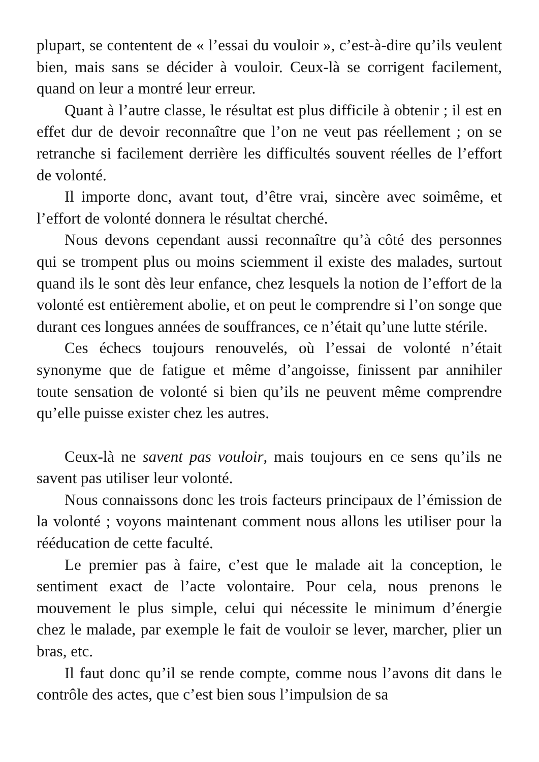plupart, se contentent de « l’essai du vouloir », c’est-à-dire qu’ils veulent bien, mais sans se décider à vouloir. Ceux-là se corrigent facilement, quand on leur a montré leur erreur.
Quant à l’autre classe, le résultat est plus difficile à obtenir ; il est en effet dur de devoir reconnaître que l’on ne veut pas réellement ; on se retranche si facilement derrière les difficultés souvent réelles de l’effort de volonté.
Il importe donc, avant tout, d’être vrai, sincère avec soimême, et l’effort de volonté donnera le résultat cherché.
Nous devons cependant aussi reconnaître qu’à côté des personnes qui se trompent plus ou moins sciemment il existe des malades, surtout quand ils le sont dès leur enfance, chez lesquels la notion de l’effort de la volonté est entièrement abolie, et on peut le comprendre si l’on songe que durant ces longues années de souffrances, ce n’était qu’une lutte stérile.
Ces échecs toujours renouvelés, où l’essai de volonté n’était synonyme que de fatigue et même d’angoisse, finissent par annihiler toute sensation de volonté si bien qu’ils ne peuvent même comprendre qu’elle puisse exister chez les autres.
Ceux-là ne savent pas vouloir, mais toujours en ce sens qu’ils ne savent pas utiliser leur volonté.
Nous connaissons donc les trois facteurs principaux de l’émission de la volonté ; voyons maintenant comment nous allons les utiliser pour la rééducation de cette faculté.
Le premier pas à faire, c’est que le malade ait la conception, le sentiment exact de l’acte volontaire. Pour cela, nous prenons le mouvement le plus simple, celui qui nécessite le minimum d’énergie chez le malade, par exemple le fait de vouloir se lever, marcher, plier un bras, etc.
Il faut donc qu’il se rende compte, comme nous l’avons dit dans le contrôle des actes, que c’est bien sous l’impulsion de sa